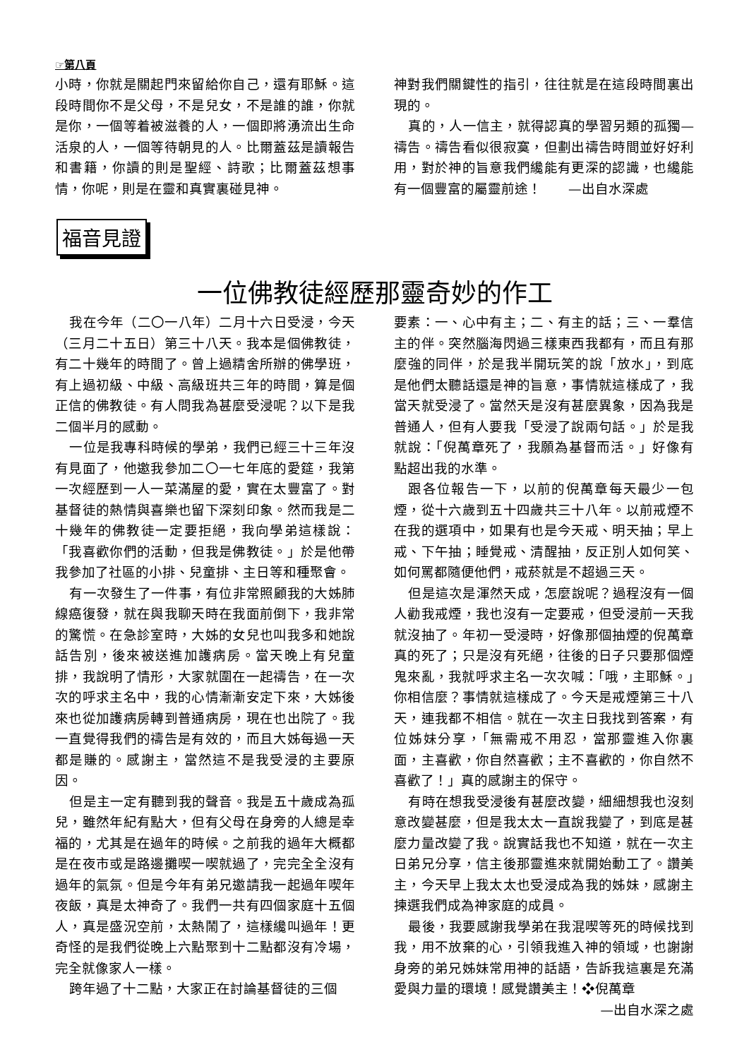☞第八頁
小時，你就是關起門來留給你自己，還有耶穌。這段時間你不是父母，不是兒女，不是誰的誰，你就是你，一個等着被滋養的人，一個即將湧流出生命活泉的人，一個等待朝見的人。比爾蓋茲是讀報告和書籍，你讀的則是聖經、詩歌；比爾蓋茲想事情，你呢，則是在靈和真實裏碰見神。
神對我們關鍵性的指引，往往就是在這段時間裏出現的。
真的，人一信主，就得認真的學習另類的孤獨—禱告。禱告看似很寂寞，但劃出禱告時間並好好利用，對於神的旨意我們纔能有更深的認識，也纔能有一個豐富的屬靈前途！　　—出自水深處
福音見證
一位佛教徒經歷那靈奇妙的作工
我在今年（二〇一八年）二月十六日受浸，今天（三月二十五日）第三十八天。我本是個佛教徒，有二十幾年的時間了。曾上過精舍所辦的佛學班，有上過初級、中級、高級班共三年的時間，算是個正信的佛教徒。有人問我為甚麼受浸呢？以下是我二個半月的感動。
一位是我專科時候的學弟，我們已經三十三年沒有見面了，他邀我參加二〇一七年底的愛筵，我第一次經歷到一人一菜滿屋的愛，實在太豐富了。對基督徒的熱情與喜樂也留下深刻印象。然而我是二十幾年的佛教徒一定要拒絕，我向學弟這樣說：「我喜歡你們的活動，但我是佛教徒。」於是他帶我參加了社區的小排、兒童排、主日等和種聚會。
有一次發生了一件事，有位非常照顧我的大姊肺線癌復發，就在與我聊天時在我面前倒下，我非常的驚慌。在急診室時，大姊的女兒也叫我多和她說話告別，後來被送進加護病房。當天晚上有兒童排，我說明了情形，大家就圍在一起禱告，在一次次的呼求主名中，我的心情漸漸安定下來，大姊後來也從加護病房轉到普通病房，現在也出院了。我一直覺得我們的禱告是有效的，而且大姊每過一天都是賺的。感謝主，當然這不是我受浸的主要原因。
但是主一定有聽到我的聲音。我是五十歲成為孤兒，雖然年紀有點大，但有父母在身旁的人總是幸福的，尤其是在過年的時候。之前我的過年大概都是在夜市或是路邊攤喫一喫就過了，完完全全沒有過年的氣氛。但是今年有弟兄邀請我一起過年喫年夜飯，真是太神奇了。我們一共有四個家庭十五個人，真是盛況空前，太熱鬧了，這樣纔叫過年！更奇怪的是我們從晚上六點聚到十二點都沒有冷場，完全就像家人一樣。
跨年過了十二點，大家正在討論基督徒的三個
要素：一、心中有主；二、有主的話；三、一羣信主的伴。突然腦海閃過三樣東西我都有，而且有那麼強的同伴，於是我半開玩笑的說「放水」，到底是他們太聽話還是神的旨意，事情就這樣成了，我當天就受浸了。當然天是沒有甚麼異象，因為我是普通人，但有人要我「受浸了說兩句話。」於是我就說：「倪萬章死了，我願為基督而活。」好像有點超出我的水準。
跟各位報告一下，以前的倪萬章每天最少一包煙，從十六歲到五十四歲共三十八年。以前戒煙不在我的選項中，如果有也是今天戒、明天抽；早上戒、下午抽；睡覺戒、清醒抽，反正別人如何笑、如何罵都隨便他們，戒菸就是不超過三天。
但是這次是渾然天成，怎麼說呢？過程沒有一個人勸我戒煙，我也沒有一定要戒，但受浸前一天我就沒抽了。年初一受浸時，好像那個抽煙的倪萬章真的死了；只是沒有死絕，往後的日子只要那個煙鬼來亂，我就呼求主名一次次喊：「哦，主耶穌。」你相信麼？事情就這樣成了。今天是戒煙第三十八天，連我都不相信。就在一次主日我找到答案，有位姊妹分享，「無需戒不用忍，當那靈進入你裏面，主喜歡，你自然喜歡；主不喜歡的，你自然不喜歡了！」真的感謝主的保守。
有時在想我受浸後有甚麼改變，細細想我也沒刻意改變甚麼，但是我太太一直說我變了，到底是甚麼力量改變了我。說實話我也不知道，就在一次主日弟兄分享，信主後那靈進來就開始動工了。讚美主，今天早上我太太也受浸成為我的姊妹，感謝主揀選我們成為神家庭的成員。
最後，我要感謝我學弟在我混喫等死的時候找到我，用不放棄的心，引領我進入神的領域，也謝謝身旁的弟兄姊妹常用神的話語，告訴我這裏是充滿愛與力量的環境！感覺讚美主！❖倪萬章
—出自水深之處